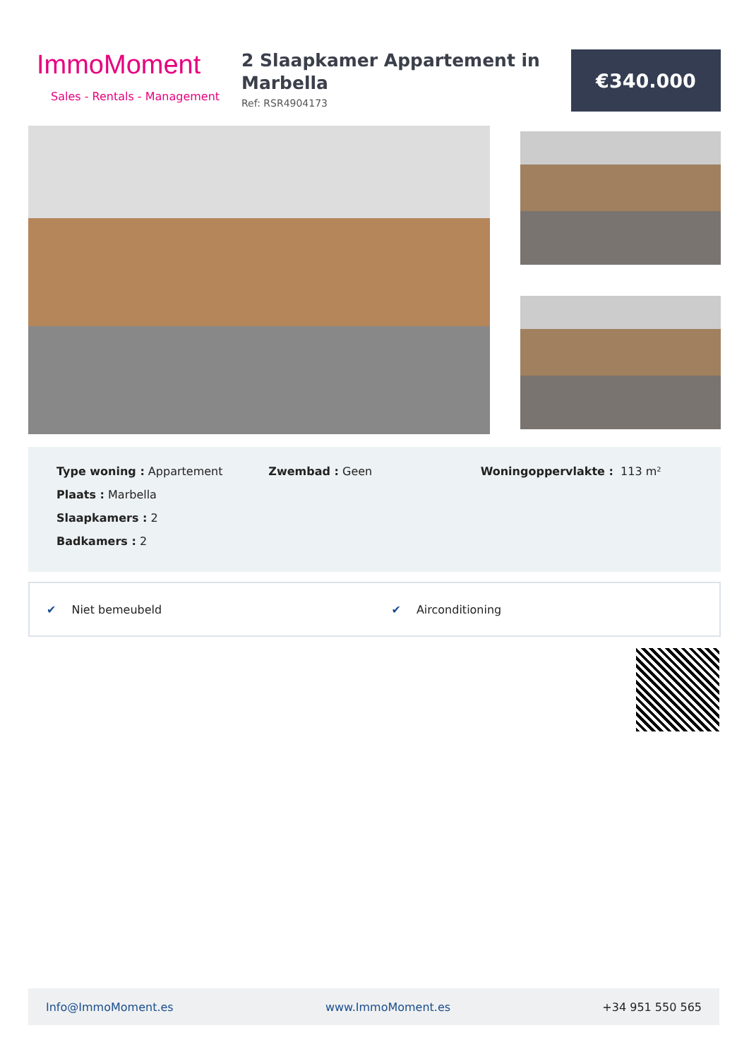ImmoMoment
Sales - Rentals - Management
2 Slaapkamer Appartement in Marbella
Ref: RSR4904173
€340.000
Type woning : Appartement
Plaats : Marbella
Slaapkamers : 2
Badkamers : 2
Zwembad : Geen Woningoppervlakte : 113 m²
✔ Niet bemeubeld ✔ Airconditioning
Info@ImmoMoment.es www.ImmoMoment.es +34 951 550 565